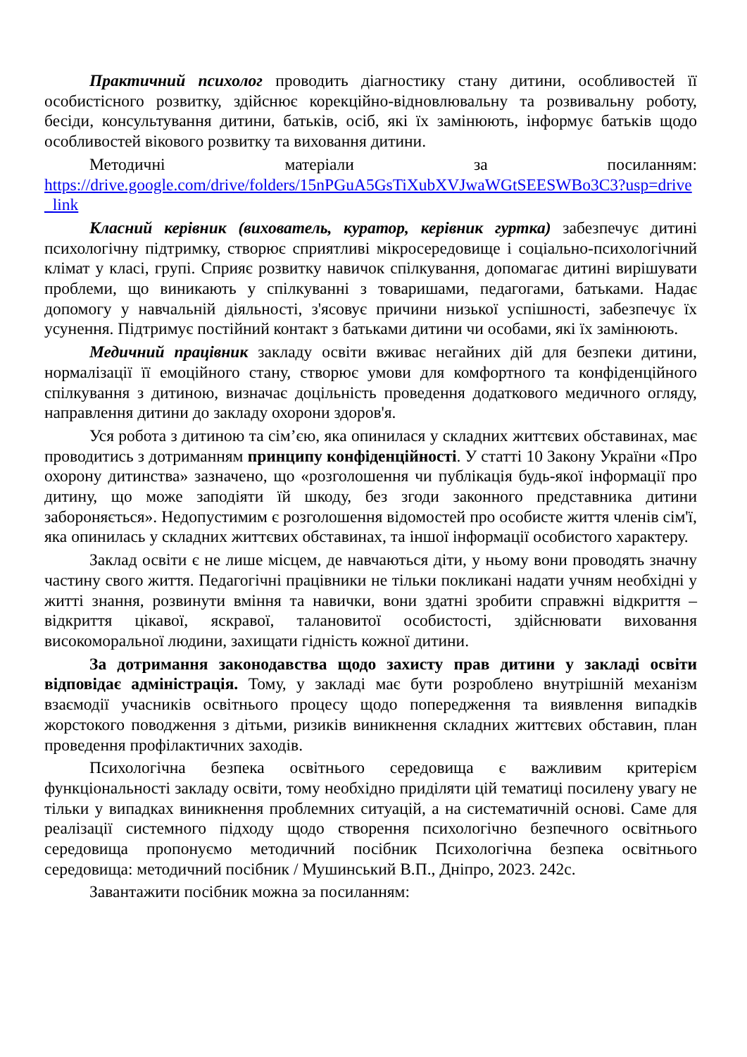Практичний психолог проводить діагностику стану дитини, особливостей її особистісного розвитку, здійснює корекційно-відновлювальну та розвивальну роботу, бесіди, консультування дитини, батьків, осіб, які їх замінюють, інформує батьків щодо особливостей вікового розвитку та виховання дитини.
Методичні матеріали за посиланням:
https://drive.google.com/drive/folders/15nPGuA5GsTiXubXVJwaWGtSEESWBo3C3?usp=drive_link
Класний керівник (вихователь, куратор, керівник гуртка) забезпечує дитині психологічну підтримку, створює сприятливі мікросередовище і соціально-психологічний клімат у класі, групі. Сприяє розвитку навичок спілкування, допомагає дитині вирішувати проблеми, що виникають у спілкуванні з товаришами, педагогами, батьками. Надає допомогу у навчальній діяльності, з'ясовує причини низької успішності, забезпечує їх усунення. Підтримує постійний контакт з батьками дитини чи особами, які їх замінюють.
Медичний працівник закладу освіти вживає негайних дій для безпеки дитини, нормалізації її емоційного стану, створює умови для комфортного та конфіденційного спілкування з дитиною, визначає доцільність проведення додаткового медичного огляду, направлення дитини до закладу охорони здоров'я.
Уся робота з дитиною та сім’єю, яка опинилася у складних життєвих обставинах, має проводитись з дотриманням принципу конфіденційності. У статті 10 Закону України «Про охорону дитинства» зазначено, що «розголошення чи публікація будь-якої інформації про дитину, що може заподіяти їй шкоду, без згоди законного представника дитини забороняється». Недопустимим є розголошення відомостей про особисте життя членів сім'ї, яка опинилась у складних життєвих обставинах, та іншої інформації особистого характеру.
Заклад освіти є не лише місцем, де навчаються діти, у ньому вони проводять значну частину свого життя. Педагогічні працівники не тільки покликані надати учням необхідні у житті знання, розвинути вміння та навички, вони здатні зробити справжні відкриття – відкриття цікавої, яскравої, талановитої особистості, здійснювати виховання високоморальної людини, захищати гідність кожної дитини.
За дотримання законодавства щодо захисту прав дитини у закладі освіти відповідає адміністрація. Тому, у закладі має бути розроблено внутрішній механізм взаємодії учасників освітнього процесу щодо попередження та виявлення випадків жорстокого поводження з дітьми, ризиків виникнення складних життєвих обставин, план проведення профілактичних заходів.
Психологічна безпека освітнього середовища є важливим критерієм функціональності закладу освіти, тому необхідно приділяти цій тематиці посилену увагу не тільки у випадках виникнення проблемних ситуацій, а на систематичній основі. Саме для реалізації системного підходу щодо створення психологічно безпечного освітнього середовища пропонуємо методичний посібник Психологічна безпека освітнього середовища: методичний посібник / Мушинський В.П., Дніпро, 2023. 242с.
Завантажити посібник можна за посиланням: